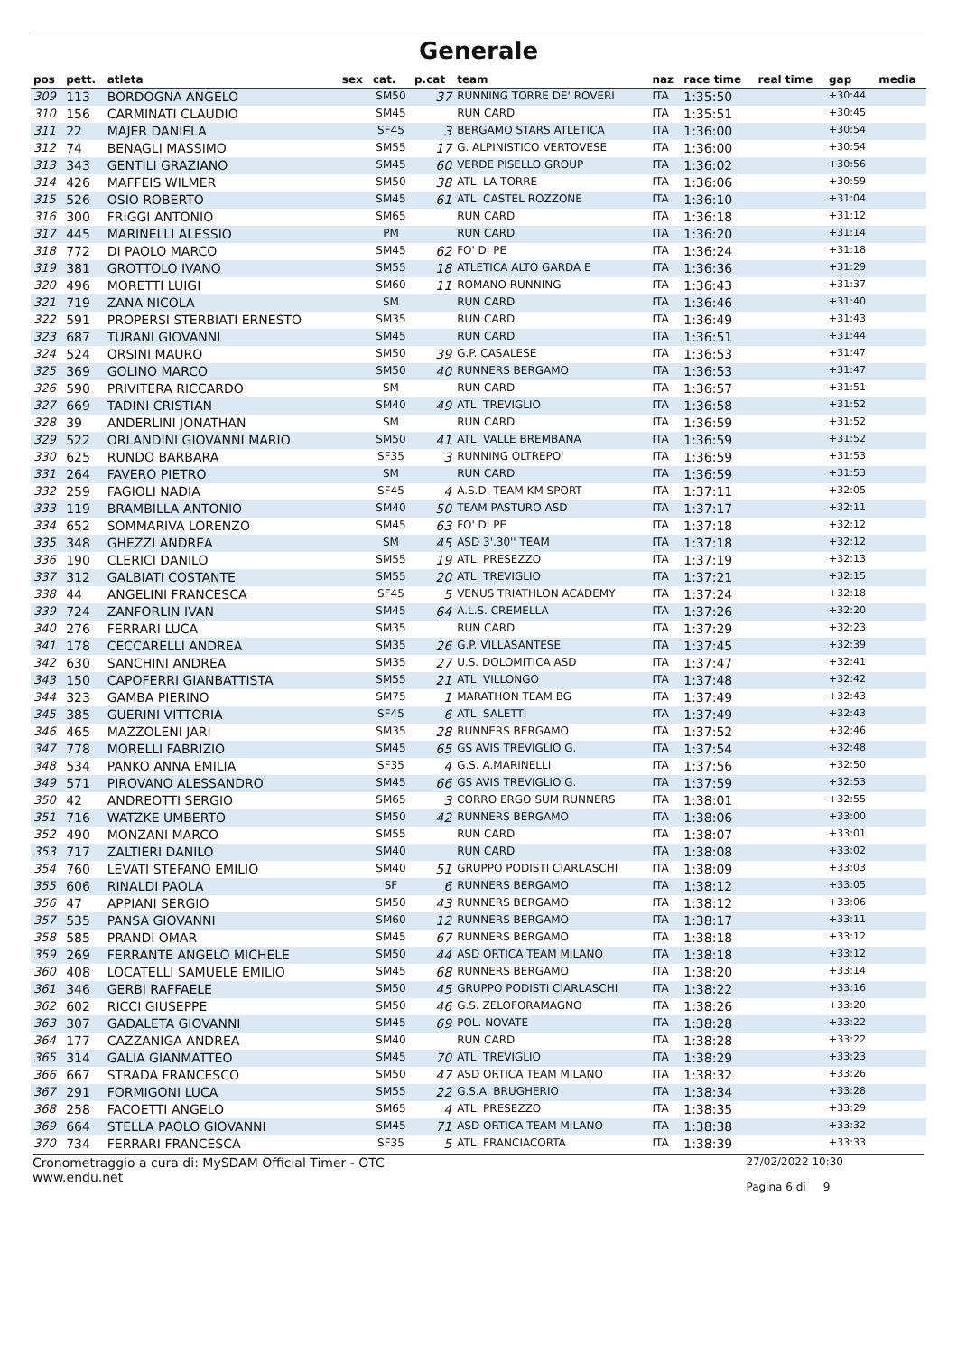Generale
| pos | pett. | atleta | sex | cat. | p.cat | team | naz | race time | real time | gap | media |
| --- | --- | --- | --- | --- | --- | --- | --- | --- | --- | --- | --- |
| 309 | 113 | BORDOGNA ANGELO | | SM50 | 37 | RUNNING TORRE DE' ROVERI | ITA | 1:35:50 | | +30:44 | |
| 310 | 156 | CARMINATI CLAUDIO | | SM45 | | RUN CARD | ITA | 1:35:51 | | +30:45 | |
| 311 | 22 | MAJER DANIELA | | SF45 | 3 | BERGAMO STARS ATLETICA | ITA | 1:36:00 | | +30:54 | |
| 312 | 74 | BENAGLI MASSIMO | | SM55 | 17 | G. ALPINISTICO VERTOVESE | ITA | 1:36:00 | | +30:54 | |
| 313 | 343 | GENTILI GRAZIANO | | SM45 | 60 | VERDE PISELLO GROUP | ITA | 1:36:02 | | +30:56 | |
| 314 | 426 | MAFFEIS WILMER | | SM50 | 38 | ATL. LA TORRE | ITA | 1:36:06 | | +30:59 | |
| 315 | 526 | OSIO ROBERTO | | SM45 | 61 | ATL. CASTEL ROZZONE | ITA | 1:36:10 | | +31:04 | |
| 316 | 300 | FRIGGI ANTONIO | | SM65 | | RUN CARD | ITA | 1:36:18 | | +31:12 | |
| 317 | 445 | MARINELLI ALESSIO | | PM | | RUN CARD | ITA | 1:36:20 | | +31:14 | |
| 318 | 772 | DI PAOLO MARCO | | SM45 | 62 | FO' DI PE | ITA | 1:36:24 | | +31:18 | |
| 319 | 381 | GROTTOLO IVANO | | SM55 | 18 | ATLETICA ALTO GARDA E | ITA | 1:36:36 | | +31:29 | |
| 320 | 496 | MORETTI LUIGI | | SM60 | 11 | ROMANO RUNNING | ITA | 1:36:43 | | +31:37 | |
| 321 | 719 | ZANA NICOLA | | SM | | RUN CARD | ITA | 1:36:46 | | +31:40 | |
| 322 | 591 | PROPERSI STERBIATI ERNESTO | | SM35 | | RUN CARD | ITA | 1:36:49 | | +31:43 | |
| 323 | 687 | TURANI GIOVANNI | | SM45 | | RUN CARD | ITA | 1:36:51 | | +31:44 | |
| 324 | 524 | ORSINI MAURO | | SM50 | 39 | G.P. CASALESE | ITA | 1:36:53 | | +31:47 | |
| 325 | 369 | GOLINO MARCO | | SM50 | 40 | RUNNERS BERGAMO | ITA | 1:36:53 | | +31:47 | |
| 326 | 590 | PRIVITERA RICCARDO | | SM | | RUN CARD | ITA | 1:36:57 | | +31:51 | |
| 327 | 669 | TADINI CRISTIAN | | SM40 | 49 | ATL. TREVIGLIO | ITA | 1:36:58 | | +31:52 | |
| 328 | 39 | ANDERLINI JONATHAN | | SM | | RUN CARD | ITA | 1:36:59 | | +31:52 | |
| 329 | 522 | ORLANDINI GIOVANNI MARIO | | SM50 | 41 | ATL. VALLE BREMBANA | ITA | 1:36:59 | | +31:52 | |
| 330 | 625 | RUNDO BARBARA | | SF35 | 3 | RUNNING OLTREPO' | ITA | 1:36:59 | | +31:53 | |
| 331 | 264 | FAVERO PIETRO | | SM | | RUN CARD | ITA | 1:36:59 | | +31:53 | |
| 332 | 259 | FAGIOLI NADIA | | SF45 | 4 | A.S.D. TEAM KM SPORT | ITA | 1:37:11 | | +32:05 | |
| 333 | 119 | BRAMBILLA ANTONIO | | SM40 | 50 | TEAM PASTURO ASD | ITA | 1:37:17 | | +32:11 | |
| 334 | 652 | SOMMARIVA LORENZO | | SM45 | 63 | FO' DI PE | ITA | 1:37:18 | | +32:12 | |
| 335 | 348 | GHEZZI ANDREA | | SM | 45 | ASD 3'.30'' TEAM | ITA | 1:37:18 | | +32:12 | |
| 336 | 190 | CLERICI DANILO | | SM55 | 19 | ATL. PRESEZZO | ITA | 1:37:19 | | +32:13 | |
| 337 | 312 | GALBIATI COSTANTE | | SM55 | 20 | ATL. TREVIGLIO | ITA | 1:37:21 | | +32:15 | |
| 338 | 44 | ANGELINI FRANCESCA | | SF45 | 5 | VENUS TRIATHLON ACADEMY | ITA | 1:37:24 | | +32:18 | |
| 339 | 724 | ZANFORLIN IVAN | | SM45 | 64 | A.L.S. CREMELLA | ITA | 1:37:26 | | +32:20 | |
| 340 | 276 | FERRARI LUCA | | SM35 | | RUN CARD | ITA | 1:37:29 | | +32:23 | |
| 341 | 178 | CECCARELLI ANDREA | | SM35 | 26 | G.P. VILLASANTESE | ITA | 1:37:45 | | +32:39 | |
| 342 | 630 | SANCHINI ANDREA | | SM35 | 27 | U.S. DOLOMITICA ASD | ITA | 1:37:47 | | +32:41 | |
| 343 | 150 | CAPOFERRI GIANBATTISTA | | SM55 | 21 | ATL. VILLONGO | ITA | 1:37:48 | | +32:42 | |
| 344 | 323 | GAMBA PIERINO | | SM75 | 1 | MARATHON TEAM BG | ITA | 1:37:49 | | +32:43 | |
| 345 | 385 | GUERINI VITTORIA | | SF45 | 6 | ATL. SALETTI | ITA | 1:37:49 | | +32:43 | |
| 346 | 465 | MAZZOLENI JARI | | SM35 | 28 | RUNNERS BERGAMO | ITA | 1:37:52 | | +32:46 | |
| 347 | 778 | MORELLI FABRIZIO | | SM45 | 65 | GS AVIS TREVIGLIO G. | ITA | 1:37:54 | | +32:48 | |
| 348 | 534 | PANKO ANNA EMILIA | | SF35 | 4 | G.S. A.MARINELLI | ITA | 1:37:56 | | +32:50 | |
| 349 | 571 | PIROVANO ALESSANDRO | | SM45 | 66 | GS AVIS TREVIGLIO G. | ITA | 1:37:59 | | +32:53 | |
| 350 | 42 | ANDREOTTI SERGIO | | SM65 | 3 | CORRO ERGO SUM RUNNERS | ITA | 1:38:01 | | +32:55 | |
| 351 | 716 | WATZKE UMBERTO | | SM50 | 42 | RUNNERS BERGAMO | ITA | 1:38:06 | | +33:00 | |
| 352 | 490 | MONZANI MARCO | | SM55 | | RUN CARD | ITA | 1:38:07 | | +33:01 | |
| 353 | 717 | ZALTIERI DANILO | | SM40 | | RUN CARD | ITA | 1:38:08 | | +33:02 | |
| 354 | 760 | LEVATI STEFANO EMILIO | | SM40 | 51 | GRUPPO PODISTI CIARLASCHI | ITA | 1:38:09 | | +33:03 | |
| 355 | 606 | RINALDI PAOLA | | SF | 6 | RUNNERS BERGAMO | ITA | 1:38:12 | | +33:05 | |
| 356 | 47 | APPIANI SERGIO | | SM50 | 43 | RUNNERS BERGAMO | ITA | 1:38:12 | | +33:06 | |
| 357 | 535 | PANSA GIOVANNI | | SM60 | 12 | RUNNERS BERGAMO | ITA | 1:38:17 | | +33:11 | |
| 358 | 585 | PRANDI OMAR | | SM45 | 67 | RUNNERS BERGAMO | ITA | 1:38:18 | | +33:12 | |
| 359 | 269 | FERRANTE ANGELO MICHELE | | SM50 | 44 | ASD ORTICA TEAM MILANO | ITA | 1:38:18 | | +33:12 | |
| 360 | 408 | LOCATELLI SAMUELE EMILIO | | SM45 | 68 | RUNNERS BERGAMO | ITA | 1:38:20 | | +33:14 | |
| 361 | 346 | GERBI RAFFAELE | | SM50 | 45 | GRUPPO PODISTI CIARLASCHI | ITA | 1:38:22 | | +33:16 | |
| 362 | 602 | RICCI GIUSEPPE | | SM50 | 46 | G.S. ZELOFORAMAGNO | ITA | 1:38:26 | | +33:20 | |
| 363 | 307 | GADALETA GIOVANNI | | SM45 | 69 | POL. NOVATE | ITA | 1:38:28 | | +33:22 | |
| 364 | 177 | CAZZANIGA ANDREA | | SM40 | | RUN CARD | ITA | 1:38:28 | | +33:22 | |
| 365 | 314 | GALIA GIANMATTEO | | SM45 | 70 | ATL. TREVIGLIO | ITA | 1:38:29 | | +33:23 | |
| 366 | 667 | STRADA FRANCESCO | | SM50 | 47 | ASD ORTICA TEAM MILANO | ITA | 1:38:32 | | +33:26 | |
| 367 | 291 | FORMIGONI LUCA | | SM55 | 22 | G.S.A. BRUGHERIO | ITA | 1:38:34 | | +33:28 | |
| 368 | 258 | FACOETTI ANGELO | | SM65 | 4 | ATL. PRESEZZO | ITA | 1:38:35 | | +33:29 | |
| 369 | 664 | STELLA PAOLO GIOVANNI | | SM45 | 71 | ASD ORTICA TEAM MILANO | ITA | 1:38:38 | | +33:32 | |
| 370 | 734 | FERRARI FRANCESCA | | SF35 | 5 | ATL. FRANCIACORTA | ITA | 1:38:39 | | +33:33 | |
Cronometraggio a cura di: MySDAM Official Timer - OTC
www.endu.net
27/02/2022 10:30
Pagina 6 di 9